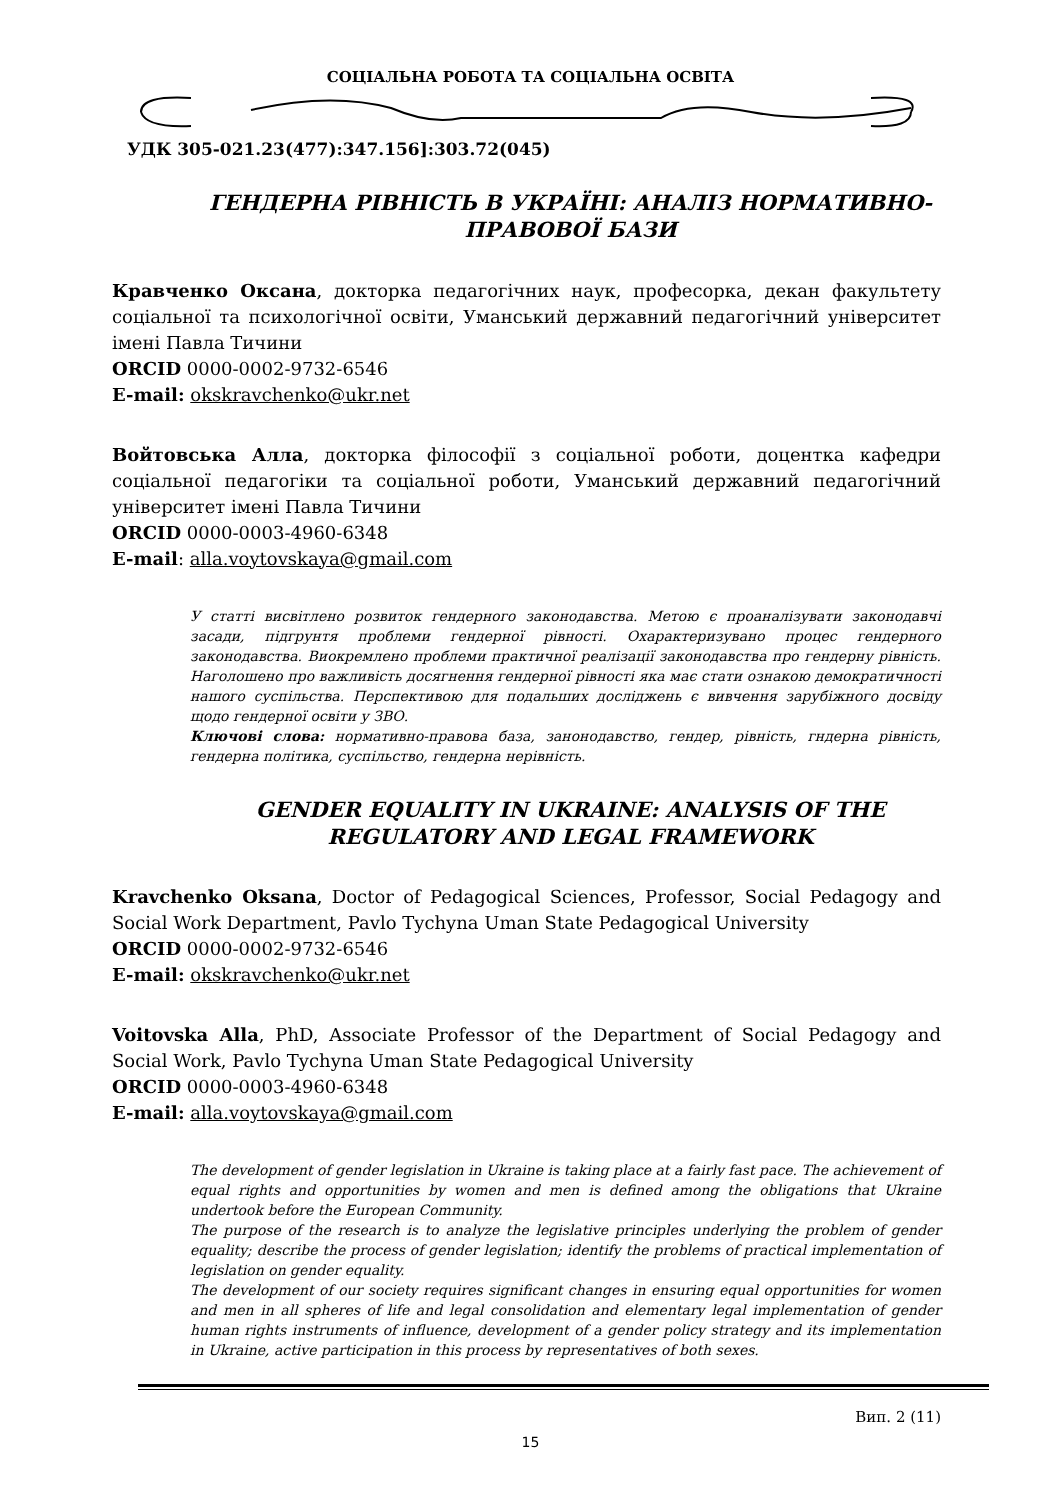СОЦІАЛЬНА РОБОТА ТА СОЦІАЛЬНА ОСВІТА
УДК 305-021.23(477):347.156]:303.72(045)
ГЕНДЕРНА РІВНІСТЬ В УКРАЇНІ: АНАЛІЗ НОРМАТИВНО-ПРАВОВОЇ БАЗИ
Кравченко Оксана, докторка педагогічних наук, професорка, декан факультету соціальної та психологічної освіти, Уманський державний педагогічний університет імені Павла Тичини
ORCID 0000-0002-9732-6546
E-mail: okskravchenko@ukr.net
Войтовська Алла, докторка філософії з соціальної роботи, доцентка кафедри соціальної педагогіки та соціальної роботи, Уманський державний педагогічний університет імені Павла Тичини
ORCID 0000-0003-4960-6348
E-mail: alla.voytovskaya@gmail.com
У статті висвітлено розвиток гендерного законодавства. Метою є проаналізувати законодавчі засади, підгрунтя проблеми гендерної рівності. Охарактеризувано процес гендерного законодавства. Виокремлено проблеми практичної реалізації законодавства про гендерну рівність. Наголошено про важливість досягнення гендерної рівності яка має стати ознакою демократичності нашого суспільства. Перспективою для подальших досліджень є вивчення зарубіжного досвіду щодо гендерної освіти у ЗВО.
Ключові слова: нормативно-правова база, занонодавство, гендер, рівність, гндерна рівність, гендерна політика, суспільство, гендерна нерівність.
GENDER EQUALITY IN UKRAINE: ANALYSIS OF THE REGULATORY AND LEGAL FRAMEWORK
Kravchenko Oksana, Doctor of Pedagogical Sciences, Professor, Social Pedagogy and Social Work Department, Pavlo Tychyna Uman State Pedagogical University
ORCID 0000-0002-9732-6546
E-mail: okskravchenko@ukr.net
Voitovska Alla, PhD, Associate Professor of the Department of Social Pedagogy and Social Work, Pavlo Tychyna Uman State Pedagogical University
ORCID 0000-0003-4960-6348
E-mail: alla.voytovskaya@gmail.com
The development of gender legislation in Ukraine is taking place at a fairly fast pace. The achievement of equal rights and opportunities by women and men is defined among the obligations that Ukraine undertook before the European Community.
The purpose of the research is to analyze the legislative principles underlying the problem of gender equality; describe the process of gender legislation; identify the problems of practical implementation of legislation on gender equality.
The development of our society requires significant changes in ensuring equal opportunities for women and men in all spheres of life and legal consolidation and elementary legal implementation of gender human rights instruments of influence, development of a gender policy strategy and its implementation in Ukraine, active participation in this process by representatives of both sexes.
Вип. 2 (11)
15